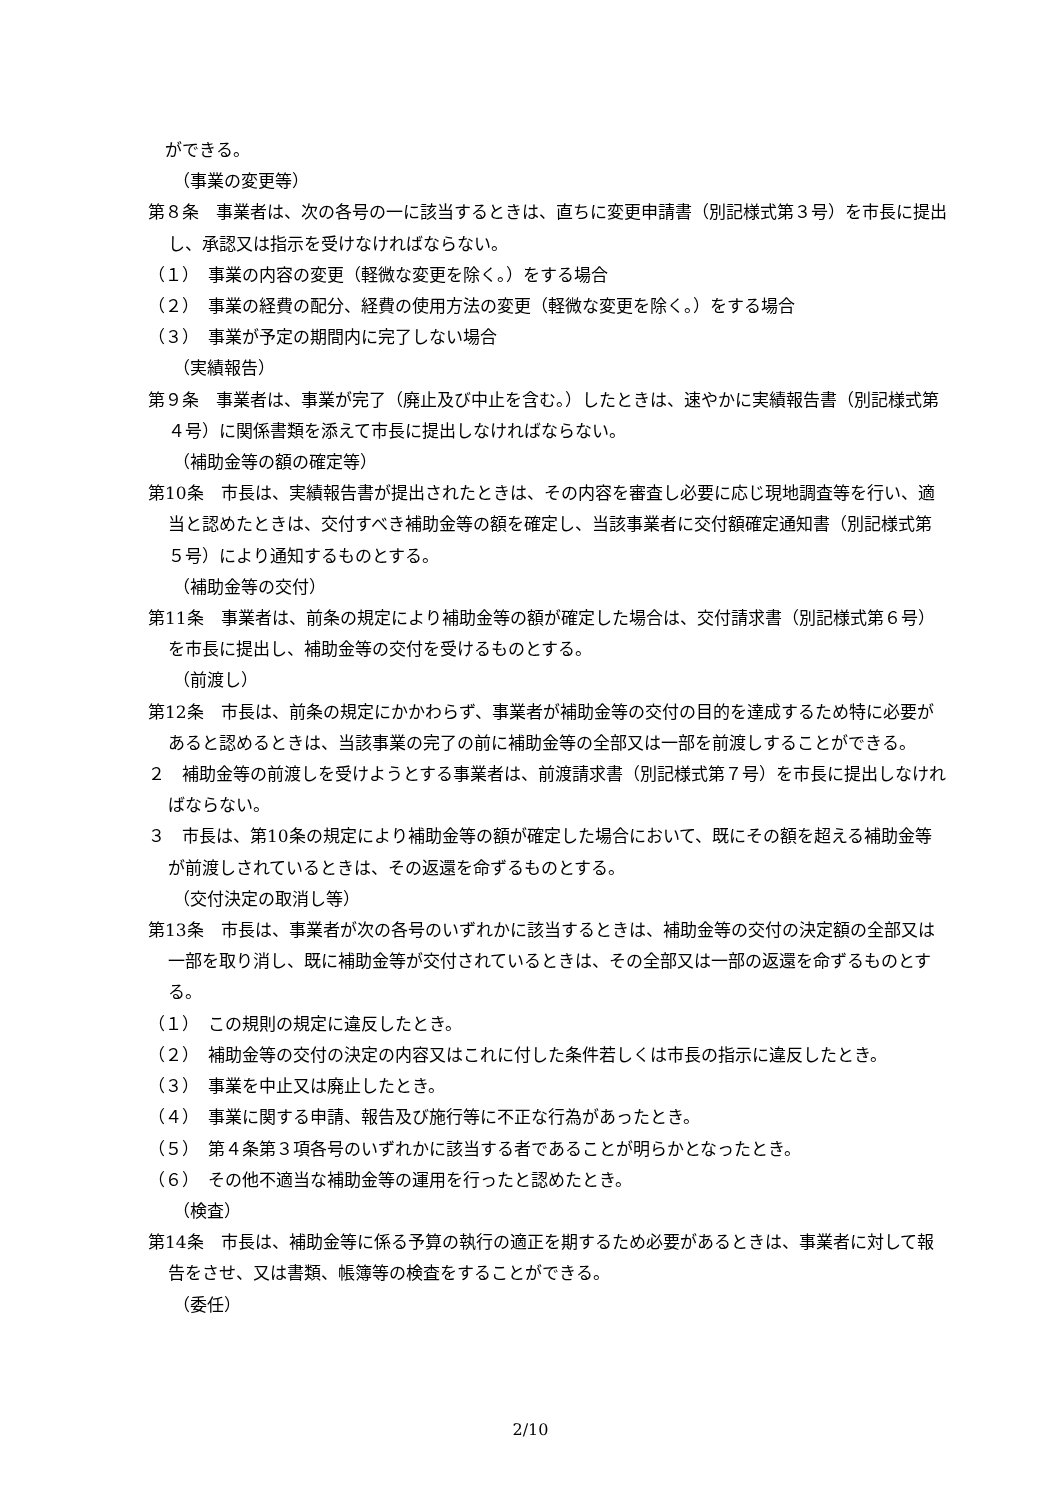ができる。
（事業の変更等）
第８条　事業者は、次の各号の一に該当するときは、直ちに変更申請書（別記様式第３号）を市長に提出し、承認又は指示を受けなければならない。
（１）　事業の内容の変更（軽微な変更を除く。）をする場合
（２）　事業の経費の配分、経費の使用方法の変更（軽微な変更を除く。）をする場合
（３）　事業が予定の期間内に完了しない場合
（実績報告）
第９条　事業者は、事業が完了（廃止及び中止を含む。）したときは、速やかに実績報告書（別記様式第４号）に関係書類を添えて市長に提出しなければならない。
（補助金等の額の確定等）
第10条　市長は、実績報告書が提出されたときは、その内容を審査し必要に応じ現地調査等を行い、適当と認めたときは、交付すべき補助金等の額を確定し、当該事業者に交付額確定通知書（別記様式第５号）により通知するものとする。
（補助金等の交付）
第11条　事業者は、前条の規定により補助金等の額が確定した場合は、交付請求書（別記様式第６号）を市長に提出し、補助金等の交付を受けるものとする。
（前渡し）
第12条　市長は、前条の規定にかかわらず、事業者が補助金等の交付の目的を達成するため特に必要があると認めるときは、当該事業の完了の前に補助金等の全部又は一部を前渡しすることができる。
２　補助金等の前渡しを受けようとする事業者は、前渡請求書（別記様式第７号）を市長に提出しなければならない。
３　市長は、第10条の規定により補助金等の額が確定した場合において、既にその額を超える補助金等が前渡しされているときは、その返還を命ずるものとする。
（交付決定の取消し等）
第13条　市長は、事業者が次の各号のいずれかに該当するときは、補助金等の交付の決定額の全部又は一部を取り消し、既に補助金等が交付されているときは、その全部又は一部の返還を命ずるものとする。
（１）　この規則の規定に違反したとき。
（２）　補助金等の交付の決定の内容又はこれに付した条件若しくは市長の指示に違反したとき。
（３）　事業を中止又は廃止したとき。
（４）　事業に関する申請、報告及び施行等に不正な行為があったとき。
（５）　第４条第３項各号のいずれかに該当する者であることが明らかとなったとき。
（６）　その他不適当な補助金等の運用を行ったと認めたとき。
（検査）
第14条　市長は、補助金等に係る予算の執行の適正を期するため必要があるときは、事業者に対して報告をさせ、又は書類、帳簿等の検査をすることができる。
（委任）
2/10